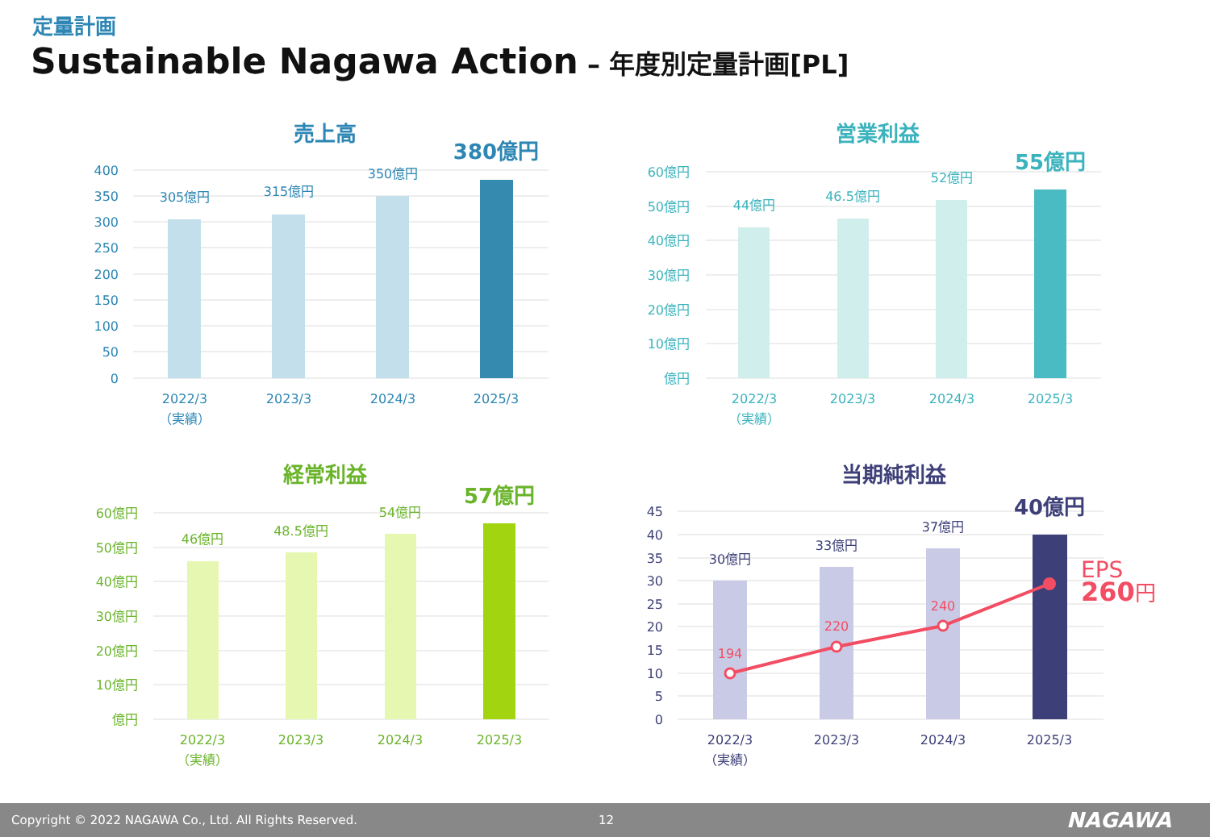定量計画
Sustainable Nagawa Action – 年度別定量計画[PL]
売上高
400
350
300
250
200
150
100
50
0
305億円
315億円
350億円
380億円
2022/3
（実績）
2023/3
2024/3
2025/3
営業利益
60億円
50億円
40億円
30億円
20億円
10億円
億円
44億円
46.5億円
52億円
55億円
2022/3
（実績）
2023/3
2024/3
2025/3
経常利益
60億円
50億円
40億円
30億円
20億円
10億円
億円
46億円
48.5億円
54億円
57億円
2022/3
（実績）
2023/3
2024/3
2025/3
当期純利益
45
40
35
30
25
20
15
10
5
0
30億円
33億円
37億円
40億円
2022/3
（実績）
2023/3
2024/3
2025/3
194
220
240
EPS
260円
Copyright © 2022 NAGAWA Co., Ltd. All Rights Reserved. 12 NAGAWA